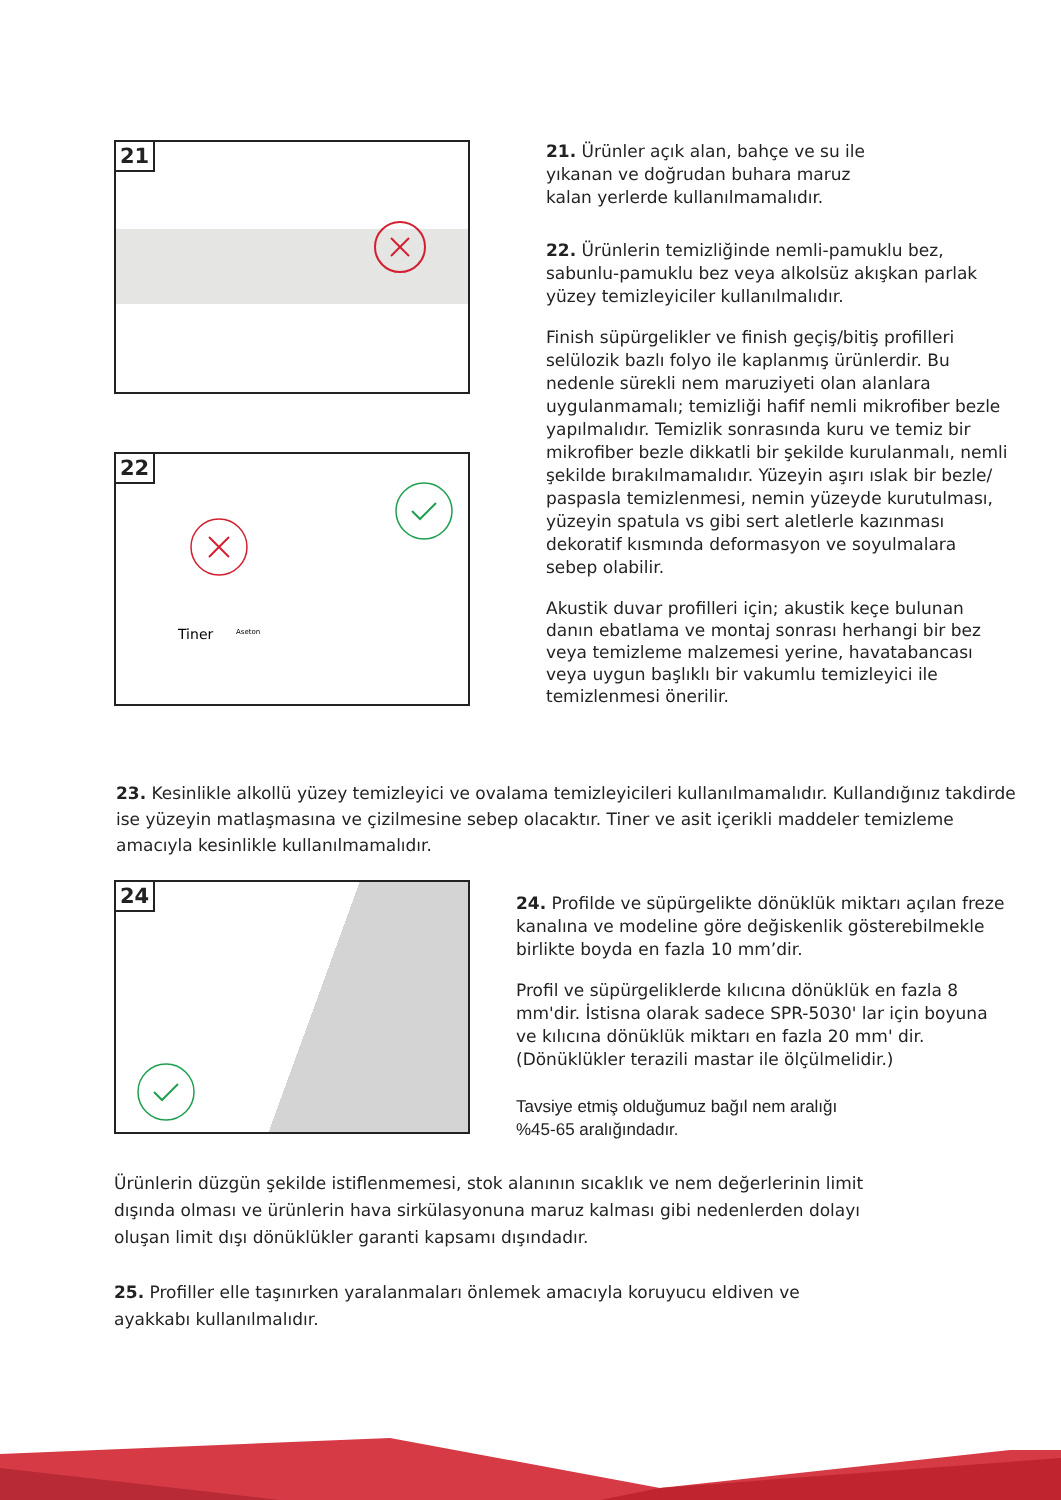21
21. Ürünler açık alan, bahçe ve su ile
yıkanan ve doğrudan buhara maruz
kalan yerlerde kullanılmamalıdır.
22. Ürünlerin temizliğinde nemli-pamuklu bez, sabunlu-pamuklu bez veya alkolsüz akışkan parlak yüzey temizleyiciler kullanılmalıdır.
Finish süpürgelikler ve finish geçiş/bitiş profilleri selülozik bazlı folyo ile kaplanmış ürünlerdir. Bu nedenle sürekli nem maruziyeti olan alanlara uygulanmamalı; temizliği hafif nemli mikrofiber bezle yapılmalıdır. Temizlik sonrasında kuru ve temiz bir mikrofiber bezle dikkatli bir şekilde kurulanmalı, nemli şekilde bırakılmamalıdır. Yüzeyin aşırı ıslak bir bezle/ paspasla temizlenmesi, nemin yüzeyde kurutulması, yüzeyin spatula vs gibi sert aletlerle kazınması dekoratif kısmında deformasyon ve soyulmalara sebep olabilir.
Akustik duvar profilleri için; akustik keçe bulunan danın ebatlama ve montaj sonrası herhangi bir bez veya temizleme malzemesi yerine, havatabancası veya uygun başlıklı bir vakumlu temizleyici ile temizlenmesi önerilir.
22
Tiner
Aseton
23. Kesinlikle alkollü yüzey temizleyici ve ovalama temizleyicileri kullanılmamalıdır. Kullandığınız takdirde ise yüzeyin matlaşmasına ve çizilmesine sebep olacaktır. Tiner ve asit içerikli maddeler temizleme amacıyla kesinlikle kullanılmamalıdır.
24
24. Profilde ve süpürgelikte dönüklük miktarı açılan freze kanalına ve modeline göre değiskenlik gösterebilmekle birlikte boyda en fazla 10 mm’dir.
Profil ve süpürgeliklerde kılıcına dönüklük en fazla 8 mm'dir. İstisna olarak sadece SPR-5030' lar için boyuna ve kılıcına dönüklük miktarı en fazla 20 mm' dir. (Dönüklükler terazili mastar ile ölçülmelidir.)
Tavsiye etmiş olduğumuz bağıl nem aralığı
%45-65 aralığındadır.
Ürünlerin düzgün şekilde istiflenmemesi, stok alanının sıcaklık ve nem değerlerinin limit dışında olması ve ürünlerin hava sirkülasyonuna maruz kalması gibi nedenlerden dolayı oluşan limit dışı dönüklükler garanti kapsamı dışındadır.
25. Profiller elle taşınırken yaralanmaları önlemek amacıyla koruyucu eldiven ve ayakkabı kullanılmalıdır.